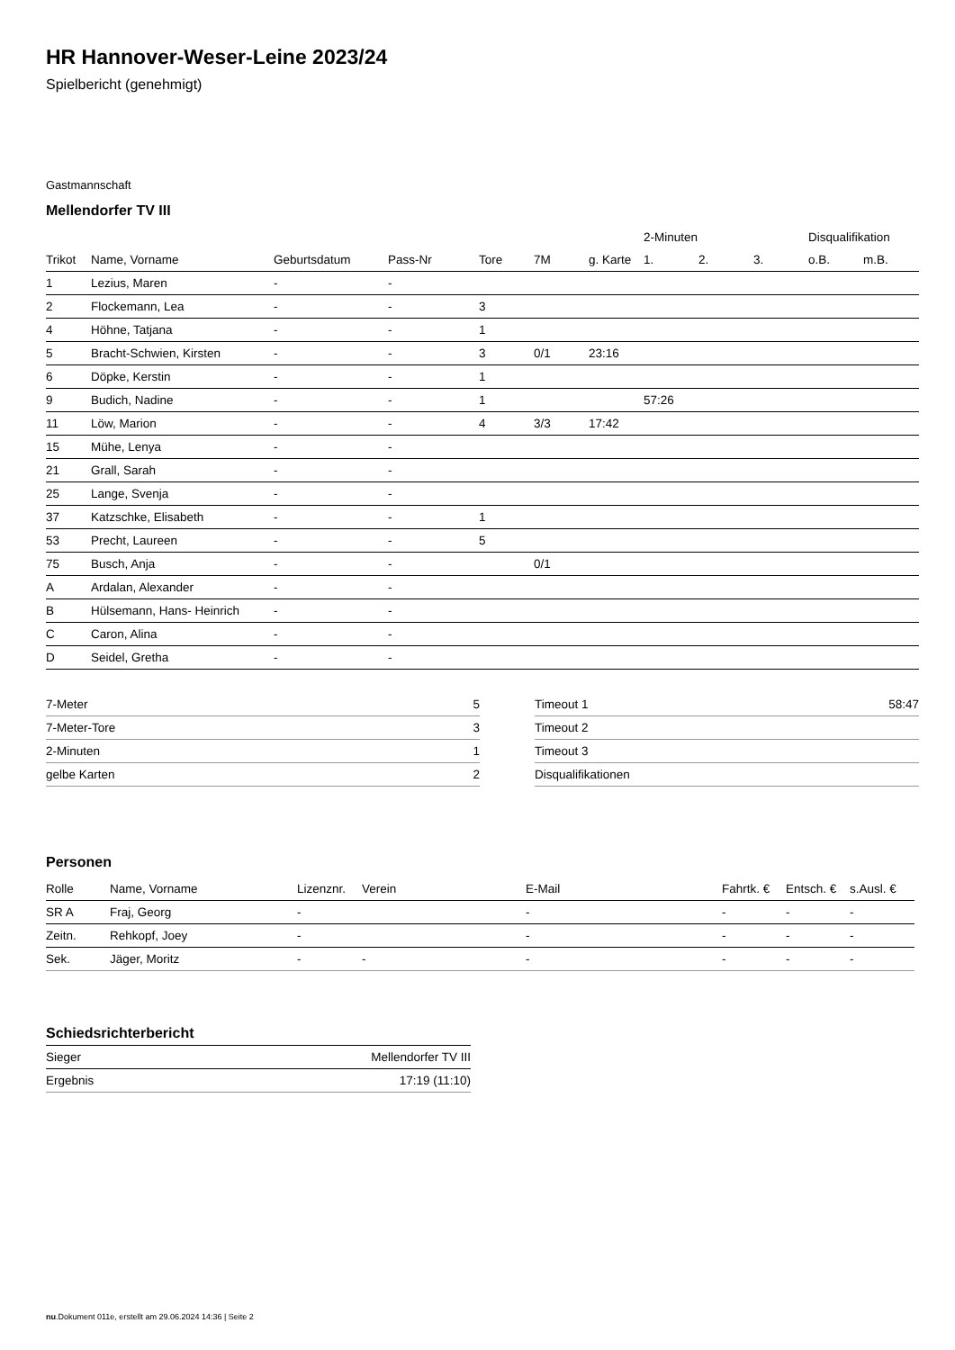HR Hannover-Weser-Leine 2023/24
Spielbericht (genehmigt)
Gastmannschaft
Mellendorfer TV III
| | | | | | | | 2-Minuten | | | Disqualifikation | |
| --- | --- | --- | --- | --- | --- | --- | --- | --- | --- | --- | --- |
| Trikot | Name, Vorname | Geburtsdatum | Pass-Nr | Tore | 7M | g. Karte | 1. | 2. | 3. | o.B. | m.B. |
| 1 | Lezius, Maren | - | - | | | | | | | | |
| 2 | Flockemann, Lea | - | - | 3 | | | | | | | |
| 4 | Höhne, Tatjana | - | - | 1 | | | | | | | |
| 5 | Bracht-Schwien, Kirsten | - | - | 3 | 0/1 | 23:16 | | | | | |
| 6 | Döpke, Kerstin | - | - | 1 | | | | | | | |
| 9 | Budich, Nadine | - | - | 1 | | | 57:26 | | | | |
| 11 | Löw, Marion | - | - | 4 | 3/3 | 17:42 | | | | | |
| 15 | Mühe, Lenya | - | - | | | | | | | | |
| 21 | Grall, Sarah | - | - | | | | | | | | |
| 25 | Lange, Svenja | - | - | | | | | | | | |
| 37 | Katzschke, Elisabeth | - | - | 1 | | | | | | | |
| 53 | Precht, Laureen | - | - | 5 | | | | | | | |
| 75 | Busch, Anja | - | - | | 0/1 | | | | | | |
| A | Ardalan, Alexander | - | - | | | | | | | | |
| B | Hülsemann, Hans- Heinrich | - | - | | | | | | | | |
| C | Caron, Alina | - | - | | | | | | | | |
| D | Seidel, Gretha | - | - | | | | | | | | |
| 7-Meter | 5 |
| 7-Meter-Tore | 3 |
| 2-Minuten | 1 |
| gelbe Karten | 2 |
| Timeout 1 | 58:47 |
| Timeout 2 | |
| Timeout 3 | |
| Disqualifikationen | |
Personen
| Rolle | Name, Vorname | Lizenznr. | Verein | E-Mail | Fahrtk. € | Entsch. € | s.Ausl. € |
| --- | --- | --- | --- | --- | --- | --- | --- |
| SR A | Fraj, Georg | - | | - | - | - | - |
| Zeitn. | Rehkopf, Joey | - | | - | - | - | - |
| Sek. | Jäger, Moritz | - | - | - | - | - | - |
Schiedsrichterbericht
| Sieger | Mellendorfer TV III |
| Ergebnis | 17:19 (11:10) |
nu.Dokument 011e, erstellt am 29.06.2024 14:36 | Seite 2